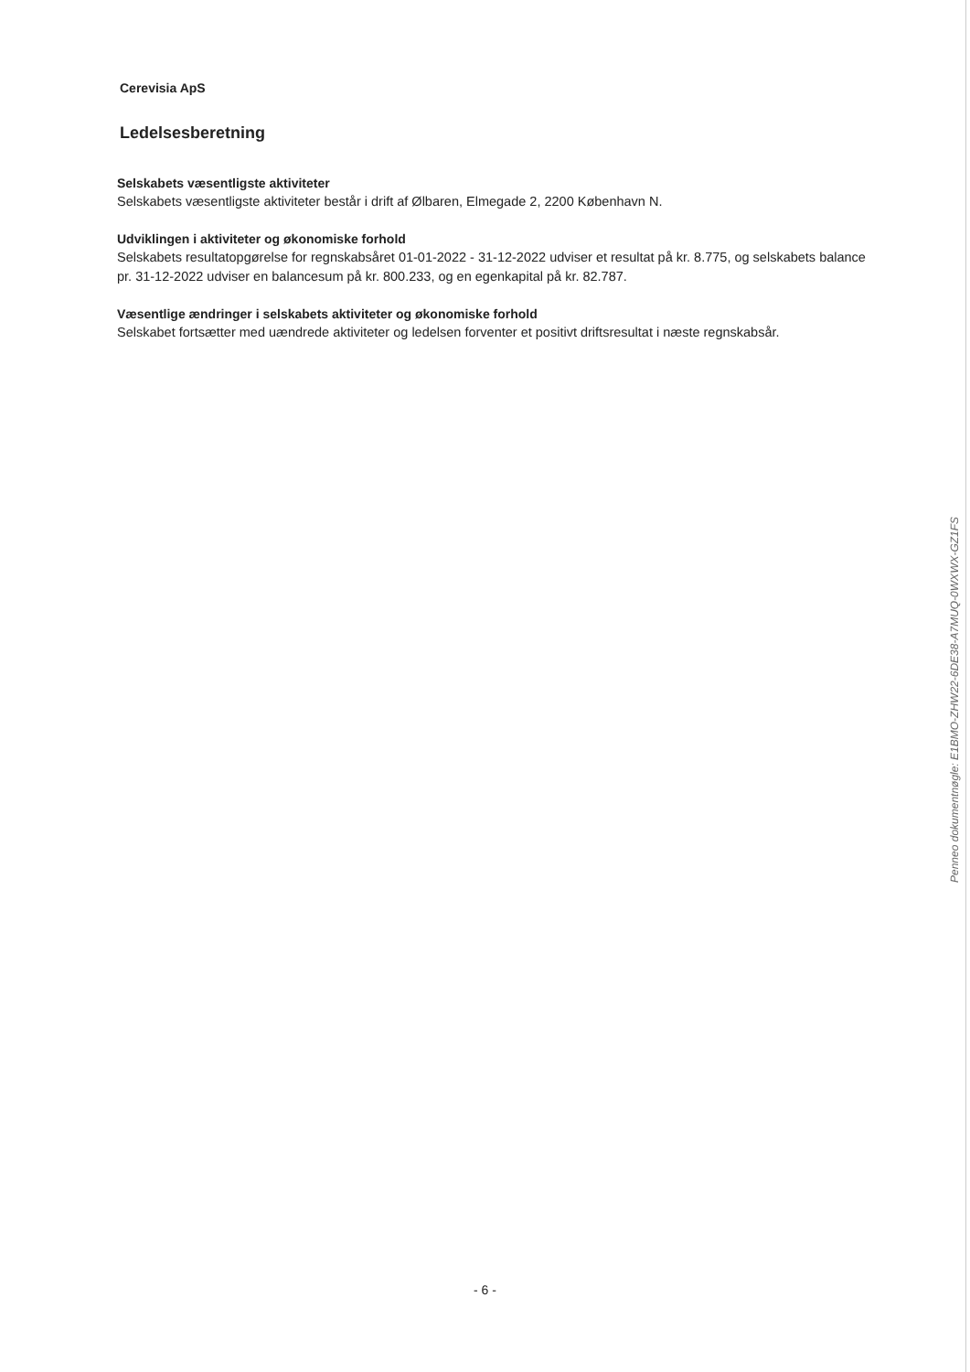Cerevisia ApS
Ledelsesberetning
Selskabets væsentligste aktiviteter
Selskabets væsentligste aktiviteter består i drift af Ølbaren, Elmegade 2, 2200 København N.
Udviklingen i aktiviteter og økonomiske forhold
Selskabets resultatopgørelse for regnskabsåret 01-01-2022 - 31-12-2022 udviser et resultat på kr. 8.775, og selskabets balance pr. 31-12-2022 udviser en balancesum på kr. 800.233, og en egenkapital på kr. 82.787.
Væsentlige ændringer i selskabets aktiviteter og økonomiske forhold
Selskabet fortsætter med uændrede aktiviteter og ledelsen forventer et positivt driftsresultat i næste regnskabsår.
Penneo dokumentnøgle: E1BMO-ZHW22-6DE38-A7MUQ-0WXWX-GZ1FS
- 6 -